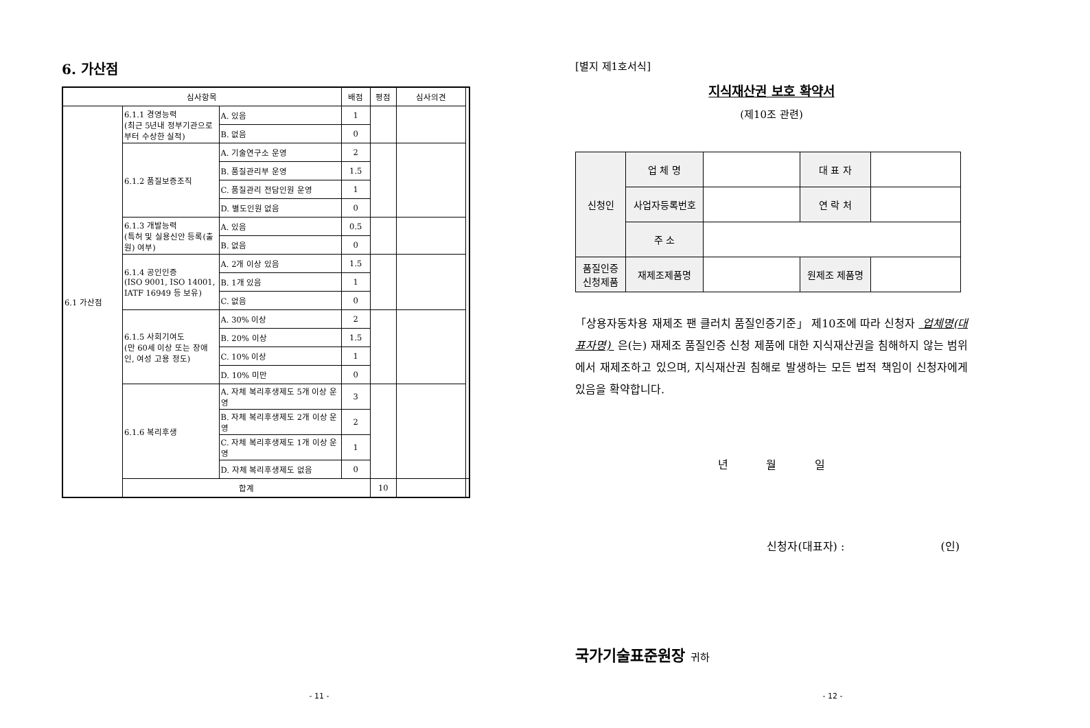6. 가산점
| 심사항목 | | | 배점 | 평점 | 심사의견 | |
| --- | --- | --- | --- | --- | --- | --- |
| 6.1 가산점 | 6.1.1 경영능력 (최근 5년내 정부기관으로부터 수상한 실적) | A. 있음 | 1 | | | |
| | | B. 없음 | 0 | | | |
| | 6.1.2 품질보증조직 | A. 기술연구소 운영 | 2 | | | |
| | | B. 품질관리부 운영 | 1.5 | | | |
| | | C. 품질관리 전담인원 운영 | 1 | | | |
| | | D. 별도인원 없음 | 0 | | | |
| | 6.1.3 개발능력 (특허 및 실용신안 등록(출원) 여부) | A. 있음 | 0.5 | | | |
| | | B. 없음 | 0 | | | |
| | 6.1.4 공인인증 (ISO 9001, ISO 14001, IATF 16949 등 보유) | A. 2개 이상 있음 | 1.5 | | | |
| | | B. 1개 있음 | 1 | | | |
| | | C. 없음 | 0 | | | |
| | 6.1.5 사회기여도 (만 60세 이상 또는 장애인, 여성 고용 정도) | A. 30% 이상 | 2 | | | |
| | | B. 20% 이상 | 1.5 | | | |
| | | C. 10% 이상 | 1 | | | |
| | | D. 10% 미만 | 0 | | | |
| | 6.1.6 복리후생 | A. 자체 복리후생제도 5개 이상 운영 | 3 | | | |
| | | B. 자체 복리후생제도 2개 이상 운영 | 2 | | | |
| | | C. 자체 복리후생제도 1개 이상 운영 | 1 | | | |
| | | D. 자체 복리후생제도 없음 | 0 | | | |
| | 합계 | | | 10 | | |
- 11 -
[별지 제1호서식]
지식재산권 보호 확약서
(제10조 관련)
| 신청인 | 업 체 명 | | 대 표 자 | |
| | 사업자등록번호 | | 연 락 처 | |
| | 주 소 | | | |
| 품질인증 신청제품 | 재제조제품명 | | 원제조 제품명 | |
「상용자동차용 재제조 팬 클러치 품질인증기준」 제10조에 따라 신청자 업체명(대표자명) 은(는) 재제조 품질인증 신청 제품에 대한 지식재산권을 침해하지 않는 범위에서 재제조하고 있으며, 지식재산권 침해로 발생하는 모든 법적 책임이 신청자에게 있음을 확약합니다.
년 월 일
신청자(대표자) : (인)
국가기술표준원장 귀하
- 12 -